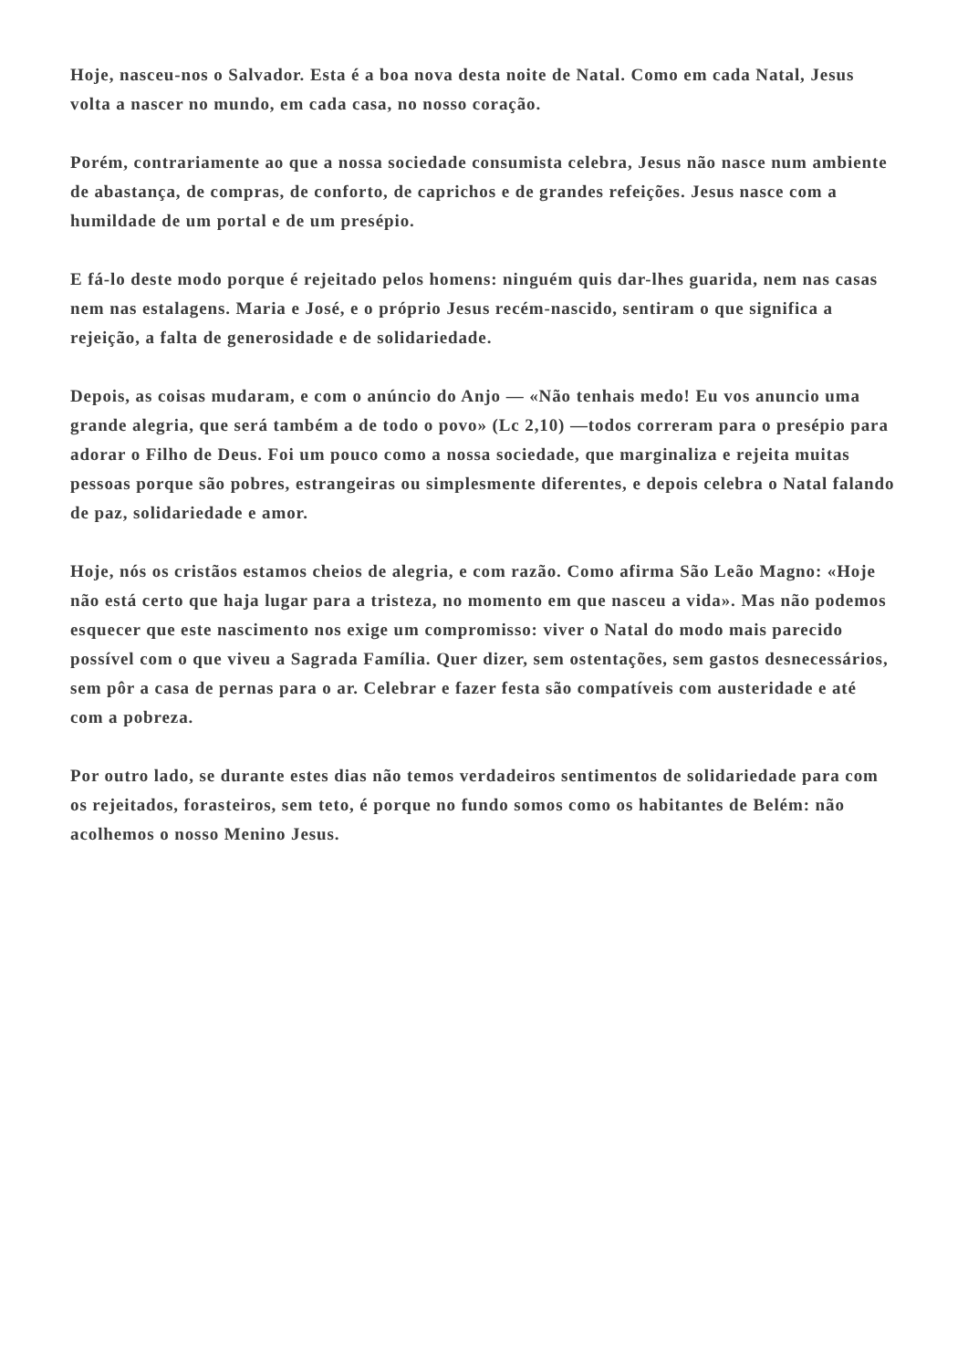Hoje, nasceu-nos o Salvador. Esta é a boa nova desta noite de Natal. Como em cada Natal, Jesus volta a nascer no mundo, em cada casa, no nosso coração.
Porém, contrariamente ao que a nossa sociedade consumista celebra, Jesus não nasce num ambiente de abastança, de compras, de conforto, de caprichos e de grandes refeições. Jesus nasce com a humildade de um portal e de um presépio.
E fá-lo deste modo porque é rejeitado pelos homens: ninguém quis dar-lhes guarida, nem nas casas nem nas estalagens. Maria e José, e o próprio Jesus recém-nascido, sentiram o que significa a rejeição, a falta de generosidade e de solidariedade.
Depois, as coisas mudaram, e com o anúncio do Anjo — «Não tenhais medo! Eu vos anuncio uma grande alegria, que será também a de todo o povo» (Lc 2,10) —todos correram para o presépio para adorar o Filho de Deus. Foi um pouco como a nossa sociedade, que marginaliza e rejeita muitas pessoas porque são pobres, estrangeiras ou simplesmente diferentes, e depois celebra o Natal falando de paz, solidariedade e amor.
Hoje, nós os cristãos estamos cheios de alegria, e com razão. Como afirma São Leão Magno: «Hoje não está certo que haja lugar para a tristeza, no momento em que nasceu a vida». Mas não podemos esquecer que este nascimento nos exige um compromisso: viver o Natal do modo mais parecido possível com o que viveu a Sagrada Família. Quer dizer, sem ostentações, sem gastos desnecessários, sem pôr a casa de pernas para o ar. Celebrar e fazer festa são compatíveis com austeridade e até com a pobreza.
Por outro lado, se durante estes dias não temos verdadeiros sentimentos de solidariedade para com os rejeitados, forasteiros, sem teto, é porque no fundo somos como os habitantes de Belém: não acolhemos o nosso Menino Jesus.